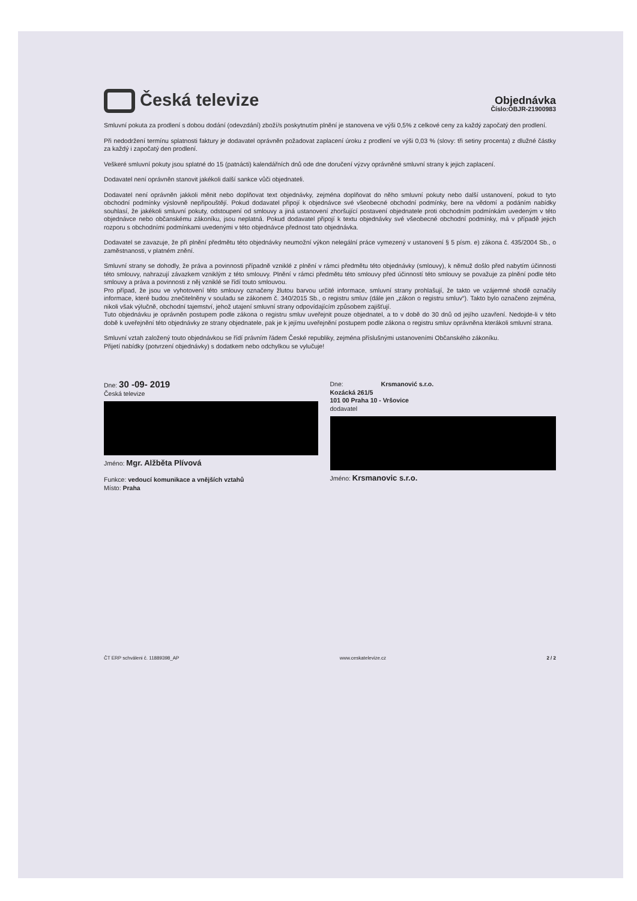Česká televize
Objednávka
Číslo:OBJR-21900983
Smluvní pokuta za prodlení s dobou dodání (odevzdání) zboží/s poskytnutím plnění je stanovena ve výši 0,5% z celkové ceny za každý započatý den prodlení.
Při nedodržení termínu splatnosti faktury je dodavatel oprávněn požadovat zaplacení úroku z prodlení ve výši 0,03 % (slovy: tři setiny procenta) z dlužné částky za každý i započatý den prodlení.
Veškeré smluvní pokuty jsou splatné do 15 (patnácti) kalendářních dnů ode dne doručení výzvy oprávněné smluvní strany k jejich zaplacení.
Dodavatel není oprávněn stanovit jakékoli další sankce vůči objednateli.
Dodavatel není oprávněn jakkoli měnit nebo doplňovat text objednávky, zejména doplňovat do něho smluvní pokuty nebo další ustanovení, pokud to tyto obchodní podmínky výslovně nepřipouštějí. Pokud dodavatel připojí k objednávce své všeobecné obchodní podmínky, bere na vědomí a podáním nabídky souhlasí, že jakékoli smluvní pokuty, odstoupení od smlouvy a jiná ustanovení zhoršující postavení objednatele proti obchodním podmínkám uvedeným v této objednávce nebo občanskému zákoníku, jsou neplatná. Pokud dodavatel připojí k textu objednávky své všeobecné obchodní podmínky, má v případě jejich rozporu s obchodními podmínkami uvedenými v této objednávce přednost tato objednávka.
Dodavatel se zavazuje, že při plnění předmětu této objednávky neumožní výkon nelegální práce vymezený v ustanovení § 5 písm. e) zákona č. 435/2004 Sb., o zaměstnanosti, v platném znění.
Smluvní strany se dohodly, že práva a povinnosti případně vzniklé z plnění v rámci předmětu této objednávky (smlouvy), k němuž došlo před nabytím účinnosti této smlouvy, nahrazují závazkem vzniklým z této smlouvy. Plnění v rámci předmětu této smlouvy před účinností této smlouvy se považuje za plnění podle této smlouvy a práva a povinnosti z něj vzniklé se řídí touto smlouvou.
Pro případ, že jsou ve vyhotovení této smlouvy označeny žlutou barvou určité informace, smluvní strany prohlašují, že takto ve vzájemné shodě označily informace, které budou znečitelněny v souladu se zákonem č. 340/2015 Sb., o registru smluv (dále jen „zákon o registru smluv“). Takto bylo označeno zejména, nikoli však výlučně, obchodní tajemství, jehož utajení smluvní strany odpovídajícím způsobem zajišťují.
Tuto objednávku je oprávněn postupem podle zákona o registru smluv uveřejnit pouze objednatel, a to v době do 30 dnů od jejího uzavření. Nedojde-li v této době k uveřejnění této objednávky ze strany objednatele, pak je k jejímu uveřejnění postupem podle zákona o registru smluv oprávněna kterákoli smluvní strana.
Smluvní vztah založený touto objednávkou se řídí právním řádem České republiky, zejména příslušnými ustanoveními Občanského zákoníku.
Přijetí nabídky (potvrzení objednávky) s dodatkem nebo odchylkou se vylučuje!
Dne: 30 -09- 2019
Česká televize
Jméno: Mgr. Alžběta Plívová
Funkce: vedoucí komunikace a vnějších vztahů
Místo: Praha
Dne: Krsmanović s.r.o.
Kozácká 261/5
101 00 Praha 10 - Vršovice
dodavatel
Jméno: Krsmanovic s.r.o.
ČT ERP schváleni č. 11889398_AP www.ceskatelevize.cz 2 / 2